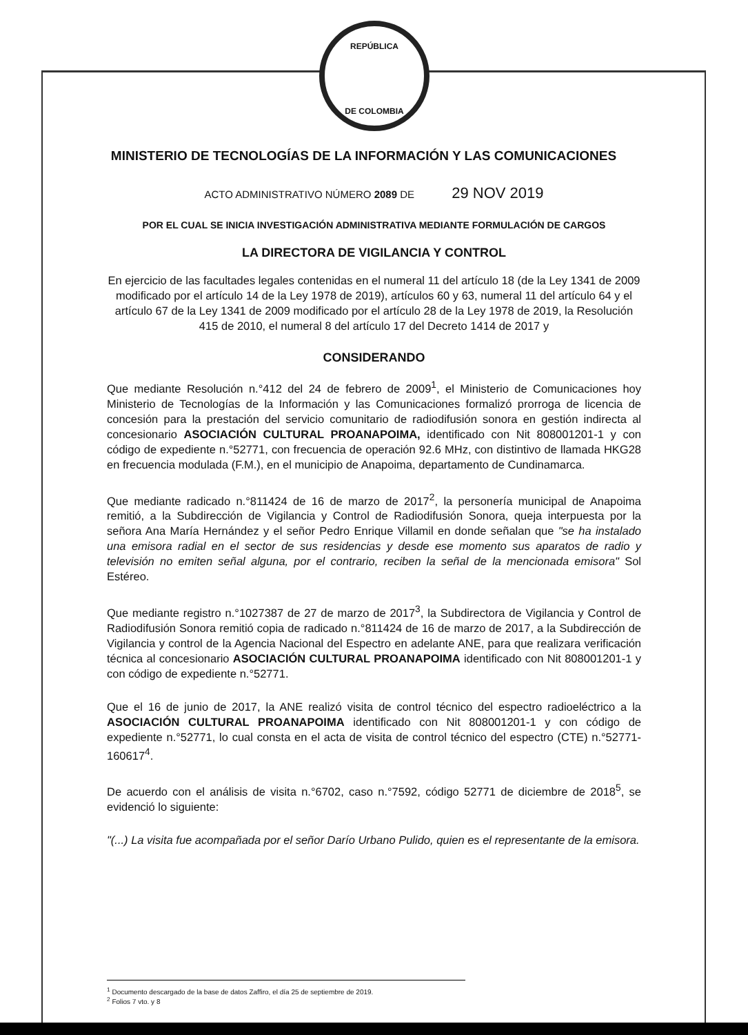REPÚBLICA
DE COLOMBIA
MINISTERIO DE TECNOLOGÍAS DE LA INFORMACIÓN Y LAS COMUNICACIONES
ACTO ADMINISTRATIVO NÚMERO 2089 DE 29 NOV 2019
POR EL CUAL SE INICIA INVESTIGACIÓN ADMINISTRATIVA MEDIANTE FORMULACIÓN DE CARGOS
LA DIRECTORA DE VIGILANCIA Y CONTROL
En ejercicio de las facultades legales contenidas en el numeral 11 del artículo 18 (de la Ley 1341 de 2009 modificado por el artículo 14 de la Ley 1978 de 2019), artículos 60 y 63, numeral 11 del artículo 64 y el artículo 67 de la Ley 1341 de 2009 modificado por el artículo 28 de la Ley 1978 de 2019, la Resolución 415 de 2010, el numeral 8 del artículo 17 del Decreto 1414 de 2017 y
CONSIDERANDO
Que mediante Resolución n.°412 del 24 de febrero de 2009<sup>1</sup>, el Ministerio de Comunicaciones hoy Ministerio de Tecnologías de la Información y las Comunicaciones formalizó prorroga de licencia de concesión para la prestación del servicio comunitario de radiodifusión sonora en gestión indirecta al concesionario ASOCIACIÓN CULTURAL PROANAPOIMA, identificado con Nit 808001201-1 y con código de expediente n.°52771, con frecuencia de operación 92.6 MHz, con distintivo de llamada HKG28 en frecuencia modulada (F.M.), en el municipio de Anapoima, departamento de Cundinamarca.
Que mediante radicado n.°811424 de 16 de marzo de 2017<sup>2</sup>, la personería municipal de Anapoima remitió, a la Subdirección de Vigilancia y Control de Radiodifusión Sonora, queja interpuesta por la señora Ana María Hernández y el señor Pedro Enrique Villamil en donde señalan que "se ha instalado una emisora radial en el sector de sus residencias y desde ese momento sus aparatos de radio y televisión no emiten señal alguna, por el contrario, reciben la señal de la mencionada emisora" Sol Estéreo.
Que mediante registro n.°1027387 de 27 de marzo de 2017<sup>3</sup>, la Subdirectora de Vigilancia y Control de Radiodifusión Sonora remitió copia de radicado n.°811424 de 16 de marzo de 2017, a la Subdirección de Vigilancia y control de la Agencia Nacional del Espectro en adelante ANE, para que realizara verificación técnica al concesionario ASOCIACIÓN CULTURAL PROANAPOIMA identificado con Nit 808001201-1 y con código de expediente n.°52771.
Que el 16 de junio de 2017, la ANE realizó visita de control técnico del espectro radioeléctrico a la ASOCIACIÓN CULTURAL PROANAPOIMA identificado con Nit 808001201-1 y con código de expediente n.°52771, lo cual consta en el acta de visita de control técnico del espectro (CTE) n.°52771-160617<sup>4</sup>.
De acuerdo con el análisis de visita n.°6702, caso n.°7592, código 52771 de diciembre de 2018<sup>5</sup>, se evidenció lo siguiente:
"(...) La visita fue acompañada por el señor Darío Urbano Pulido, quien es el representante de la emisora.
<sup>1</sup> Documento descargado de la base de datos Zaffiro, el día 25 de septiembre de 2019.
<sup>2</sup> Folios 7 vto. y 8